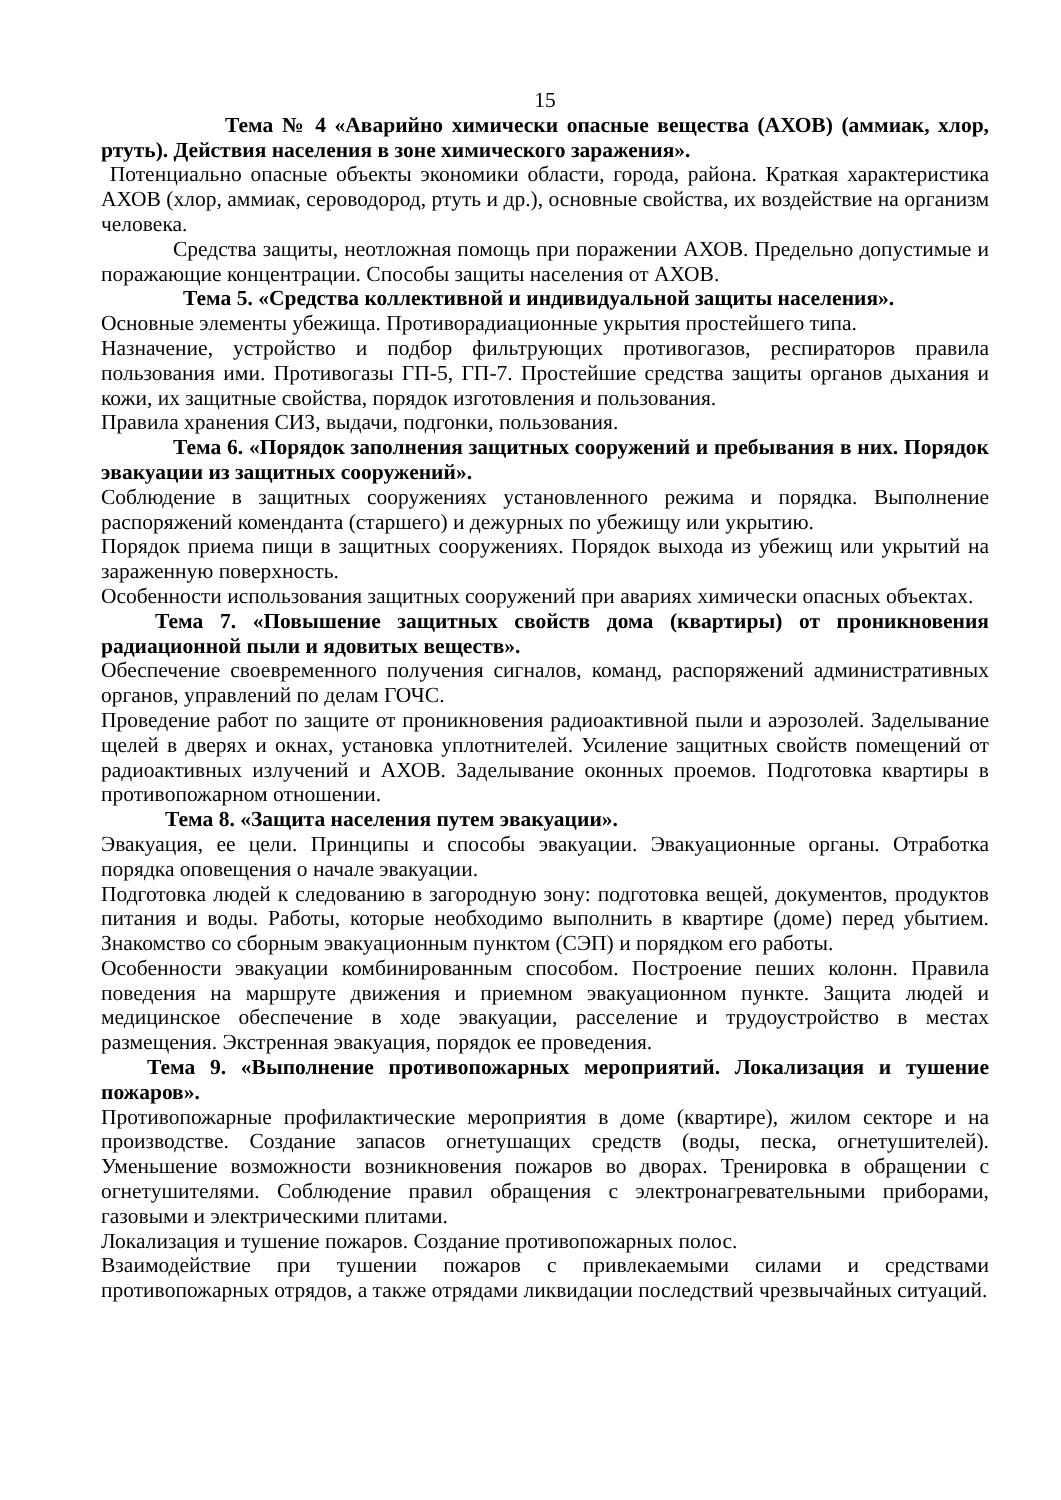15
Тема № 4 «Аварийно химически опасные вещества (АХОВ) (аммиак, хлор, ртуть). Действия населения в зоне химического заражения».
Потенциально опасные объекты экономики области, города, района. Краткая характеристика АХОВ (хлор, аммиак, сероводород, ртуть и др.), основные свойства, их воздействие на организм человека.
Средства защиты, неотложная помощь при поражении АХОВ. Предельно допустимые и поражающие концентрации. Способы защиты населения от АХОВ.
Тема 5. «Средства коллективной и индивидуальной защиты населения».
Основные элементы убежища. Противорадиационные укрытия простейшего типа.
Назначение, устройство и подбор фильтрующих противогазов, респираторов правила пользования ими. Противогазы ГП-5, ГП-7. Простейшие средства защиты органов дыхания и кожи, их защитные свойства, порядок изготовления и пользования.
Правила хранения СИЗ, выдачи, подгонки, пользования.
Тема 6. «Порядок заполнения защитных сооружений и пребывания в них. Порядок эвакуации из защитных сооружений».
Соблюдение в защитных сооружениях установленного режима и порядка. Выполнение распоряжений коменданта (старшего) и дежурных по убежищу или укрытию.
Порядок приема пищи в защитных сооружениях. Порядок выхода из убежищ или укрытий на зараженную поверхность.
Особенности использования защитных сооружений при авариях химически опасных объектах.
Тема 7. «Повышение защитных свойств дома (квартиры) от проникновения радиационной пыли и ядовитых веществ».
Обеспечение своевременного получения сигналов, команд, распоряжений административных органов, управлений по делам ГОЧС.
Проведение работ по защите от проникновения радиоактивной пыли и аэрозолей. Заделывание щелей в дверях и окнах, установка уплотнителей. Усиление защитных свойств помещений от радиоактивных излучений и АХОВ. Заделывание оконных проемов. Подготовка квартиры в противопожарном отношении.
Тема 8. «Защита населения путем эвакуации».
Эвакуация, ее цели. Принципы и способы эвакуации. Эвакуационные органы. Отработка порядка оповещения о начале эвакуации.
Подготовка людей к следованию в загородную зону: подготовка вещей, документов, продуктов питания и воды. Работы, которые необходимо выполнить в квартире (доме) перед убытием. Знакомство со сборным эвакуационным пунктом (СЭП) и порядком его работы.
Особенности эвакуации комбинированным способом. Построение пеших колонн. Правила поведения на маршруте движения и приемном эвакуационном пункте. Защита людей и медицинское обеспечение в ходе эвакуации, расселение и трудоустройство в местах размещения. Экстренная эвакуация, порядок ее проведения.
Тема 9. «Выполнение противопожарных мероприятий. Локализация и тушение пожаров».
Противопожарные профилактические мероприятия в доме (квартире), жилом секторе и на производстве. Создание запасов огнетушащих средств (воды, песка, огнетушителей). Уменьшение возможности возникновения пожаров во дворах. Тренировка в обращении с огнетушителями. Соблюдение правил обращения с электронагревательными приборами, газовыми и электрическими плитами.
Локализация и тушение пожаров. Создание противопожарных полос.
Взаимодействие при тушении пожаров с привлекаемыми силами и средствами противопожарных отрядов, а также отрядами ликвидации последствий чрезвычайных ситуаций.